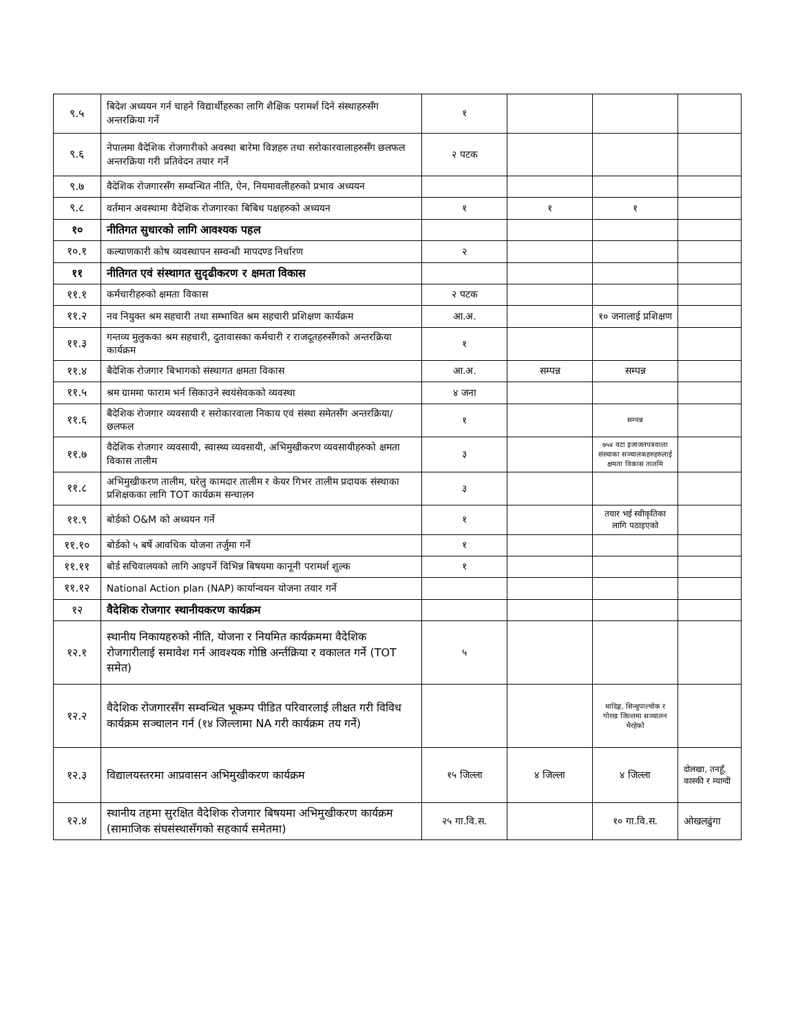| ९.५ | बिदेश अध्ययन गर्न चाहने विद्यार्थीहरुका लागि शैक्षिक परामर्श दिने संस्थाहरुसँग अन्तरक्रिया गर्ने | १ | | | |
| ९.६ | नेपालमा वैदेशिक रोजगारीको अवस्था बारेमा विज्ञहरु तथा सरोकारवालाहरुसँग छलफल अन्तरक्रिया गरी प्रतिवेदन तयार गर्ने | २ पटक | | | |
| ९.७ | वैदेशिक रोजगारसँग सम्वन्धित नीति, ऐन, नियमावलीहरुको प्रभाव अध्ययन | | | | |
| ९.८ | वर्तमान अवस्थामा वैदेशिक रोजगारका बिबिध पक्षहरुको अध्ययन | १ | १ | १ | |
| १० | नीतिगत सुधारको लागि आवश्यक पहल | | | | |
| १०.१ | कल्याणकारी कोष व्यवस्थापन सम्वन्धी मापदण्ड निर्धारण | २ | | | |
| ११ | नीतिगत एवं संस्थागत सुदृढीकरण र क्षमता विकास | | | | |
| ११.१ | कर्मचारीहरुको क्षमता विकास | २ पटक | | | |
| ११.२ | नव नियुक्त श्रम सहचारी तथा सम्भावित श्रम सहचारी प्रशिक्षण कार्यक्रम | आ.अ. | | १० जनालाई प्रशिक्षण | |
| ११.३ | गन्तव्य मुलुकका श्रम सहचारी, दुतावासका कर्मचारी र राजदूतहरुसँगको अन्तरक्रिया कार्यक्रम | १ | | | |
| ११.४ | बैदेशिक रोजगार बिभागको संस्थागत क्षमता विकास | आ.अ. | सम्पन्न | सम्पन्न | |
| ११.५ | श्रम ग्राममा फाराम भर्न सिकाउने स्वयंसेवकको व्यवस्था | ४ जना | | | |
| ११.६ | बैदेशिक रोजगार व्यवसायी र सरोकारवाला निकाय एवं संस्था समेतसँग अन्तरक्रिया/छलफल | १ | | सम्पन्न | |
| ११.७ | वैदेशिक रोजगार व्यवसायी, स्वास्थ्य व्यवसायी, अभिमुखीकरण व्यवसायीहरुको क्षमता विकास तालीम | ३ | | ७५४ वटा इजाजतपत्रवाला संस्थाका सञ्चालकहरुहरुलाई क्षमता विकास तालमि | |
| ११.८ | अभिमुखीकरण तालीम, घरेलु कामदार तालीम र केयर गिभर तालीम प्रदायक संस्थाका प्रशिक्षकका लागि TOT कार्यक्रम सन्चालन | ३ | | | |
| ११.९ | बोर्डको O&M को अध्ययन गर्ने | १ | | तयार भई स्वीकृतिका लागि पठाइएको | |
| ११.१० | बोर्डको ५ बर्षे आवधिक योजना तर्जुमा गर्ने | १ | | | |
| ११.११ | बोर्ड सचिवालयको लागि आइपर्ने विभिन्न बिषयमा कानूनी परामर्श शुल्क | १ | | | |
| ११.१२ | National Action plan (NAP) कार्यान्वयन योजना तयार गर्ने | | | | |
| १२ | वैदेशिक रोजगार स्थानीयकरण कार्यक्रम | | | | |
| १२.१ | स्थानीय निकायहरुको नीति, योजना र नियमित कार्यक्रममा वैदेशिक रोजगारीलाई समावेश गर्न आवश्यक गोष्ठि अर्न्तक्रिया र वकालत गर्ने (TOT समेत) | ५ | | | |
| १२.२ | वैदेशिक रोजगारसँग सम्वन्धित भूकम्प पीडित परिवारलाई लीक्षत गरी विविध कार्यक्रम सञ्चालन गर्न (१४ जिल्लामा NA गरी कार्यक्रम तय गर्ने) | | | धादिङ्ग, सिन्धुपाल्चोक र गोरख जिल्लमा सञ्चालन भैरहेको | |
| १२.३ | विद्यालयस्तरमा आप्रवासन अभिमुखीकरण कार्यक्रम | १५ जिल्ला | ४ जिल्ला | ४ जिल्ला | दोलखा, तनहूँ, कास्की र म्याग्दी |
| १२.४ | स्थानीय तहमा सुरक्षित वैदेशिक रोजगार बिषयमा अभिमुखीकरण कार्यक्रम (सामाजिक संघसंस्थासँगको सहकार्य समेतमा) | २५ गा.वि.स. | | १० गा.वि.स. | ओखलढुंगा |